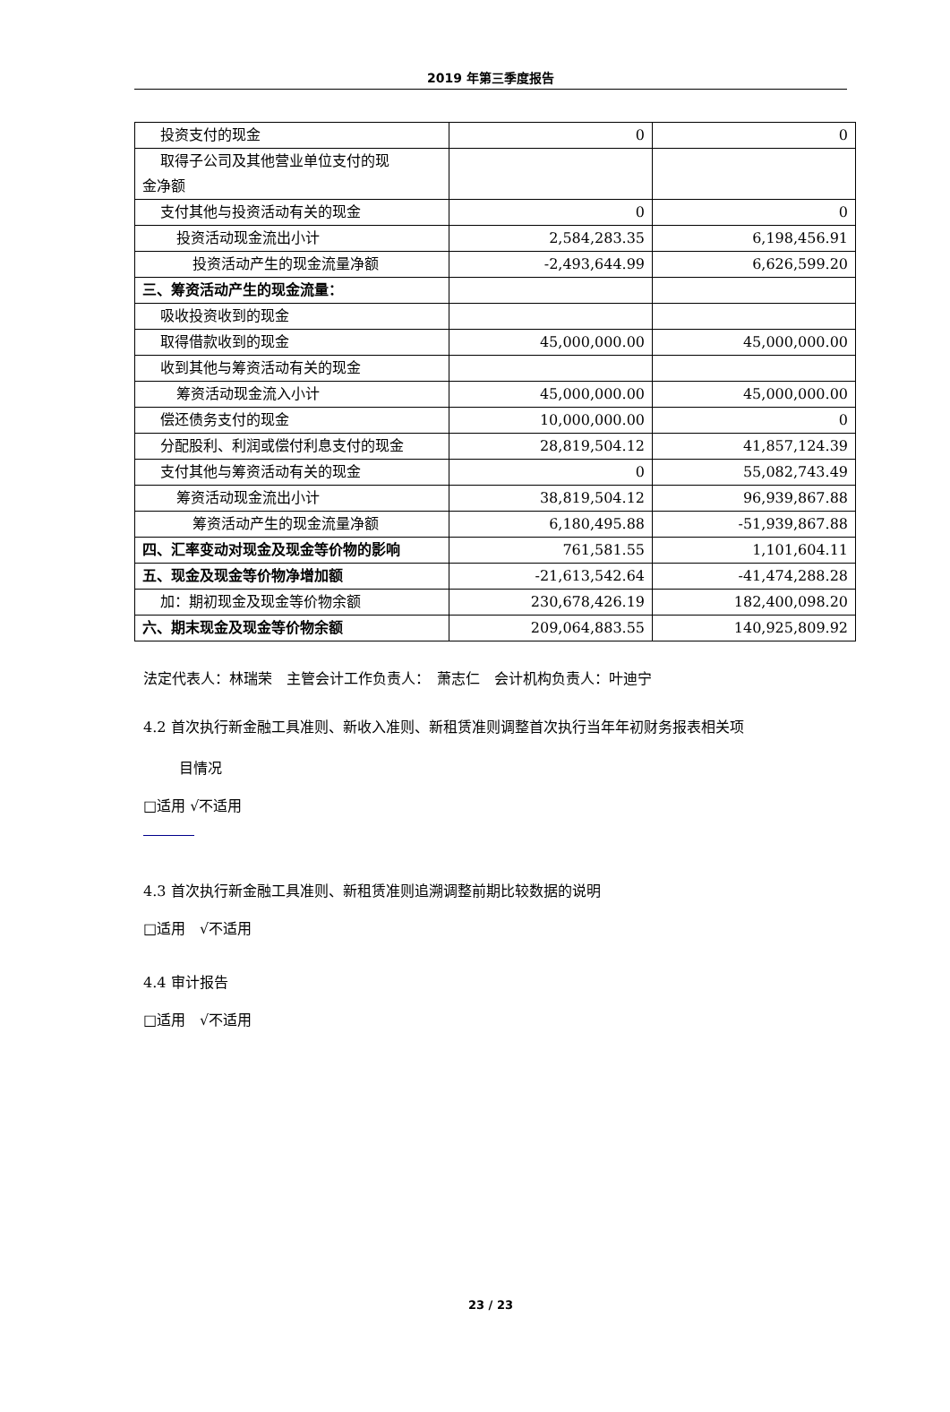2019 年第三季度报告
| 投资支付的现金 | 0 | 0 |
| 取得子公司及其他营业单位支付的现 金净额 | | |
| 支付其他与投资活动有关的现金 | 0 | 0 |
| 投资活动现金流出小计 | 2,584,283.35 | 6,198,456.91 |
| 投资活动产生的现金流量净额 | -2,493,644.99 | 6,626,599.20 |
| 三、筹资活动产生的现金流量： | | |
| 吸收投资收到的现金 | | |
| 取得借款收到的现金 | 45,000,000.00 | 45,000,000.00 |
| 收到其他与筹资活动有关的现金 | | |
| 筹资活动现金流入小计 | 45,000,000.00 | 45,000,000.00 |
| 偿还债务支付的现金 | 10,000,000.00 | 0 |
| 分配股利、利润或偿付利息支付的现金 | 28,819,504.12 | 41,857,124.39 |
| 支付其他与筹资活动有关的现金 | 0 | 55,082,743.49 |
| 筹资活动现金流出小计 | 38,819,504.12 | 96,939,867.88 |
| 筹资活动产生的现金流量净额 | 6,180,495.88 | -51,939,867.88 |
| 四、汇率变动对现金及现金等价物的影响 | 761,581.55 | 1,101,604.11 |
| 五、现金及现金等价物净增加额 | -21,613,542.64 | -41,474,288.28 |
| 加：期初现金及现金等价物余额 | 230,678,426.19 | 182,400,098.20 |
| 六、期末现金及现金等价物余额 | 209,064,883.55 | 140,925,809.92 |
法定代表人：林瑞荣　主管会计工作负责人：　萧志仁　会计机构负责人：叶迪宁
4.2 首次执行新金融工具准则、新收入准则、新租赁准则调整首次执行当年年初财务报表相关项
目情况
□适用 √不适用
4.3 首次执行新金融工具准则、新租赁准则追溯调整前期比较数据的说明
□适用　√不适用
4.4 审计报告
□适用　√不适用
23 / 23